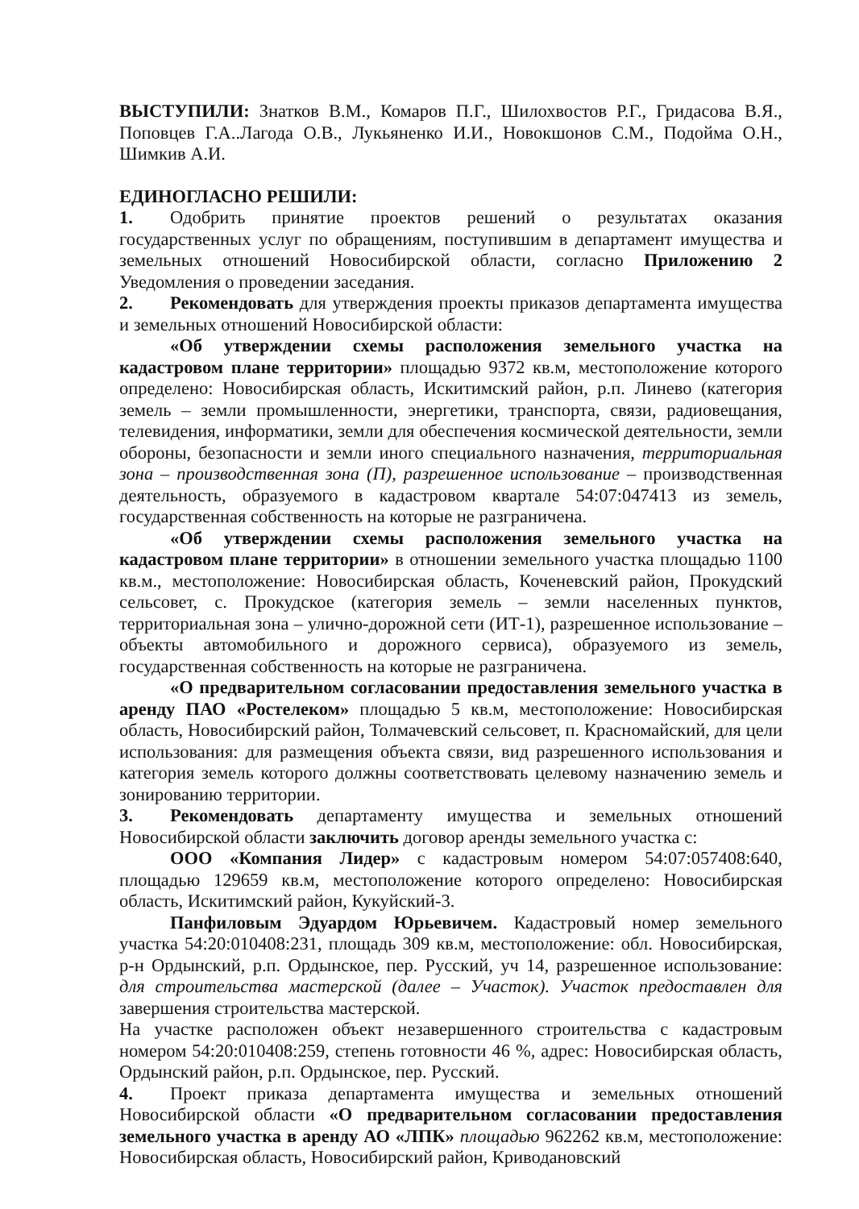ВЫСТУПИЛИ: Знатков В.М., Комаров П.Г., Шилохвостов Р.Г., Гридасова В.Я., Поповцев Г.А..Лагода О.В., Лукьяненко И.И., Новокшонов С.М., Подойма О.Н., Шимкив А.И.
ЕДИНОГЛАСНО РЕШИЛИ:
1. Одобрить принятие проектов решений о результатах оказания государственных услуг по обращениям, поступившим в департамент имущества и земельных отношений Новосибирской области, согласно Приложению 2 Уведомления о проведении заседания.
2. Рекомендовать для утверждения проекты приказов департамента имущества и земельных отношений Новосибирской области:
«Об утверждении схемы расположения земельного участка на кадастровом плане территории» площадью 9372 кв.м, местоположение которого определено: Новосибирская область, Искитимский район, р.п. Линево (категория земель – земли промышленности, энергетики, транспорта, связи, радиовещания, телевидения, информатики, земли для обеспечения космической деятельности, земли обороны, безопасности и земли иного специального назначения, территориальная зона – производственная зона (П), разрешенное использование – производственная деятельность, образуемого в кадастровом квартале 54:07:047413 из земель, государственная собственность на которые не разграничена.
«Об утверждении схемы расположения земельного участка на кадастровом плане территории» в отношении земельного участка площадью 1100 кв.м., местоположение: Новосибирская область, Коченевский район, Прокудский сельсовет, с. Прокудское (категория земель – земли населенных пунктов, территориальная зона – улично-дорожной сети (ИТ-1), разрешенное использование – объекты автомобильного и дорожного сервиса), образуемого из земель, государственная собственность на которые не разграничена.
«О предварительном согласовании предоставления земельного участка в аренду ПАО «Ростелеком» площадью 5 кв.м, местоположение: Новосибирская область, Новосибирский район, Толмачевский сельсовет, п. Красномайский, для цели использования: для размещения объекта связи, вид разрешенного использования и категория земель которого должны соответствовать целевому назначению земель и зонированию территории.
3. Рекомендовать департаменту имущества и земельных отношений Новосибирской области заключить договор аренды земельного участка с:
ООО «Компания Лидер» с кадастровым номером 54:07:057408:640, площадью 129659 кв.м, местоположение которого определено: Новосибирская область, Искитимский район, Кукуйский-3.
Панфиловым Эдуардом Юрьевичем. Кадастровый номер земельного участка 54:20:010408:231, площадь 309 кв.м, местоположение: обл. Новосибирская, р-н Ордынский, р.п. Ордынское, пер. Русский, уч 14, разрешенное использование: для строительства мастерской (далее – Участок). Участок предоставлен для завершения строительства мастерской.
На участке расположен объект незавершенного строительства с кадастровым номером 54:20:010408:259, степень готовности 46 %, адрес: Новосибирская область, Ордынский район, р.п. Ордынское, пер. Русский.
4. Проект приказа департамента имущества и земельных отношений Новосибирской области «О предварительном согласовании предоставления земельного участка в аренду АО «ЛПК» площадью 962262 кв.м, местоположение: Новосибирская область, Новосибирский район, Криводановский